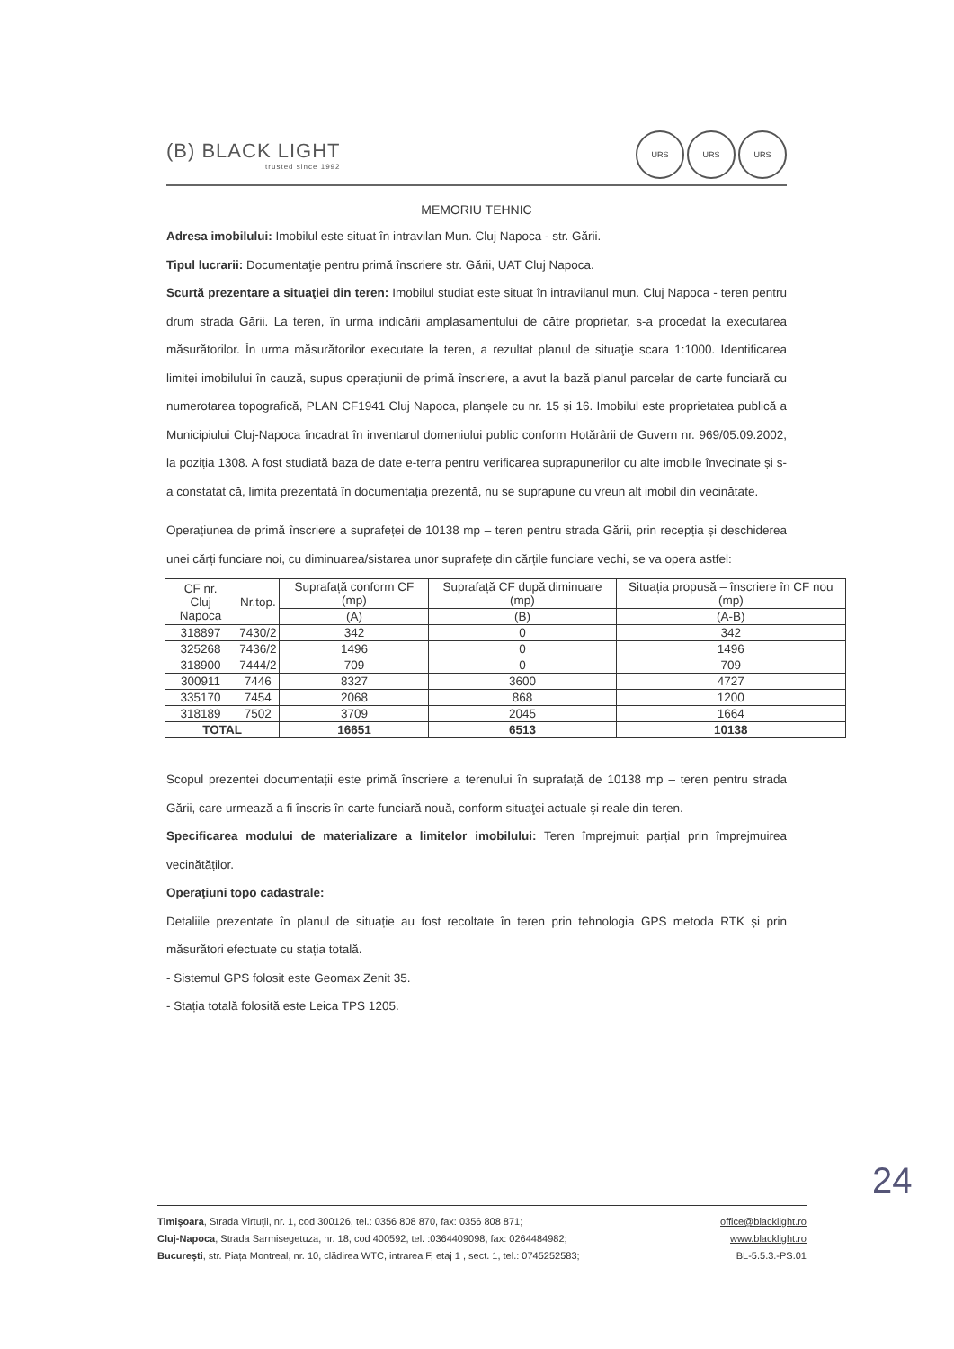(B) BLACK LIGHT
trusted since 1992
URS URS URS
MEMORIU TEHNIC
Adresa imobilului: Imobilul este situat în intravilan Mun. Cluj Napoca - str. Gării.
Tipul lucrarii: Documentaţie pentru primă înscriere str. Gării, UAT Cluj Napoca.
Scurtă prezentare a situaţiei din teren: Imobilul studiat este situat în intravilanul mun. Cluj Napoca - teren pentru drum strada Gării. La teren, în urma indicării amplasamentului de către proprietar, s-a procedat la executarea măsurătorilor. În urma măsurătorilor executate la teren, a rezultat planul de situaţie scara 1:1000. Identificarea limitei imobilului în cauză, supus operaţiunii de primă înscriere, a avut la bază planul parcelar de carte funciară cu numerotarea topografică, PLAN CF1941 Cluj Napoca, planșele cu nr. 15 și 16. Imobilul este proprietatea publică a Municipiului Cluj-Napoca încadrat în inventarul domeniului public conform Hotărârii de Guvern nr. 969/05.09.2002, la poziția 1308. A fost studiată baza de date e-terra pentru verificarea suprapunerilor cu alte imobile învecinate și s-a constatat că, limita prezentată în documentația prezentă, nu se suprapune cu vreun alt imobil din vecinătate.
Operațiunea de primă înscriere a suprafeței de 10138 mp – teren pentru strada Gării, prin recepția și deschiderea unei cărți funciare noi, cu diminuarea/sistarea unor suprafețe din cărțile funciare vechi, se va opera astfel:
| CF nr. Cluj Napoca | Nr.top. | Suprafață conform CF (mp) | Suprafață CF după diminuare (mp) | Situația propusă – înscriere în CF nou (mp) |
| --- | --- | --- | --- | --- |
| | | (A) | (B) | (A-B) |
| 318897 | 7430/2 | 342 | 0 | 342 |
| 325268 | 7436/2 | 1496 | 0 | 1496 |
| 318900 | 7444/2 | 709 | 0 | 709 |
| 300911 | 7446 | 8327 | 3600 | 4727 |
| 335170 | 7454 | 2068 | 868 | 1200 |
| 318189 | 7502 | 3709 | 2045 | 1664 |
| TOTAL | | 16651 | 6513 | 10138 |
Scopul prezentei documentații este primă înscriere a terenului în suprafaţă de 10138 mp – teren pentru strada Gării, care urmează a fi înscris în carte funciară nouă, conform situaţei actuale şi reale din teren.
Specificarea modului de materializare a limitelor imobilului: Teren împrejmuit parțial prin împrejmuirea vecinătăților.
Operaţiuni topo cadastrale:
Detaliile prezentate în planul de situație au fost recoltate în teren prin tehnologia GPS metoda RTK și prin măsurători efectuate cu stația totală.
- Sistemul GPS folosit este Geomax Zenit 35.
- Stația totală folosită este Leica TPS 1205.
Timişoara, Strada Virtuţii, nr. 1, cod 300126, tel.: 0356 808 870, fax: 0356 808 871;
Cluj-Napoca, Strada Sarmisegetuza, nr. 18, cod 400592, tel. :0364409098, fax: 0264484982;
Bucureşti, str. Piața Montreal, nr. 10, clădirea WTC, intrarea F, etaj 1 , sect. 1, tel.: 0745252583;
office@blacklight.ro
www.blacklight.ro
BL-5.5.3.-PS.01
24